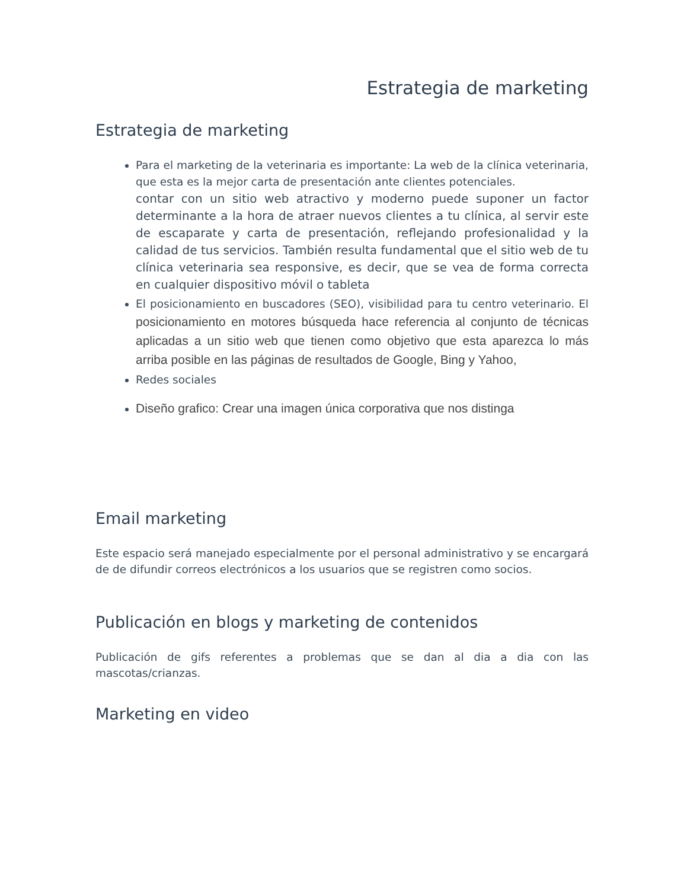Estrategia de marketing
Estrategia de marketing
Para el marketing de la veterinaria es importante: La web de la clínica veterinaria, que esta es la mejor carta de presentación ante clientes potenciales.
contar con un sitio web atractivo y moderno puede suponer un factor determinante a la hora de atraer nuevos clientes a tu clínica, al servir este de escaparate y carta de presentación, reflejando profesionalidad y la calidad de tus servicios. También resulta fundamental que el sitio web de tu clínica veterinaria sea responsive, es decir, que se vea de forma correcta en cualquier dispositivo móvil o tableta
El posicionamiento en buscadores (SEO), visibilidad para tu centro veterinario. El posicionamiento en motores búsqueda hace referencia al conjunto de técnicas aplicadas a un sitio web que tienen como objetivo que esta aparezca lo más arriba posible en las páginas de resultados de Google, Bing y Yahoo,
Redes sociales
Diseño grafico: Crear una imagen única corporativa que nos distinga
Email marketing
Este espacio será manejado especialmente por el personal administrativo y se encargará de de difundir correos electrónicos a los usuarios que se registren como socios.
Publicación en blogs y marketing de contenidos
Publicación de gifs referentes a problemas que se dan al dia a dia con las mascotas/crianzas.
Marketing en video